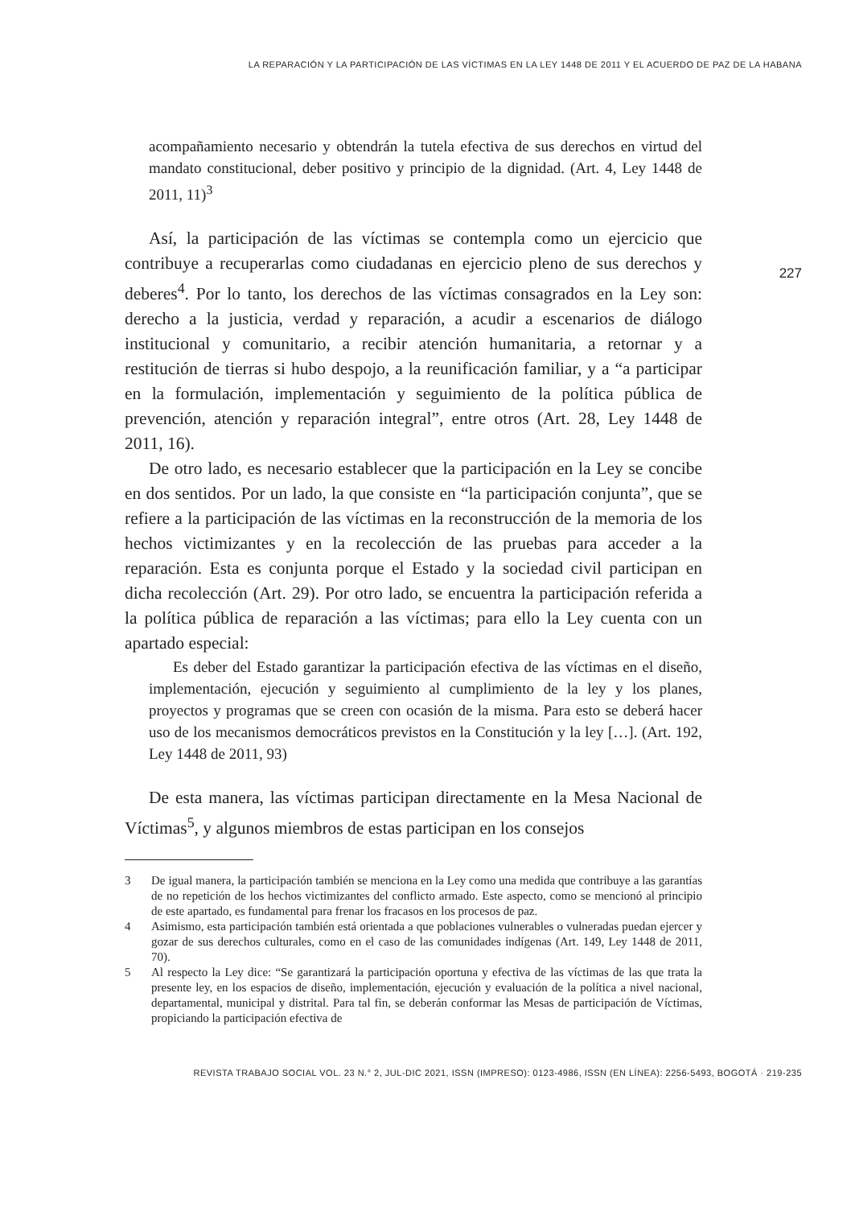LA REPARACIÓN Y LA PARTICIPACIÓN DE LAS VÍCTIMAS EN LA LEY 1448 DE 2011 Y EL ACUERDO DE PAZ DE LA HABANA
acompañamiento necesario y obtendrán la tutela efectiva de sus derechos en virtud del mandato constitucional, deber positivo y principio de la dignidad. (Art. 4, Ley 1448 de 2011, 11)<sup>3</sup>
Así, la participación de las víctimas se contempla como un ejercicio que contribuye a recuperarlas como ciudadanas en ejercicio pleno de sus derechos y deberes<sup>4</sup>. Por lo tanto, los derechos de las víctimas consagrados en la Ley son: derecho a la justicia, verdad y reparación, a acudir a escenarios de diálogo institucional y comunitario, a recibir atención humanitaria, a retornar y a restitución de tierras si hubo despojo, a la reunificación familiar, y a “a participar en la formulación, implementación y seguimiento de la política pública de prevención, atención y reparación integral”, entre otros (Art. 28, Ley 1448 de 2011, 16).
De otro lado, es necesario establecer que la participación en la Ley se concibe en dos sentidos. Por un lado, la que consiste en “la participación conjunta”, que se refiere a la participación de las víctimas en la reconstrucción de la memoria de los hechos victimizantes y en la recolección de las pruebas para acceder a la reparación. Esta es conjunta porque el Estado y la sociedad civil participan en dicha recolección (Art. 29). Por otro lado, se encuentra la participación referida a la política pública de reparación a las víctimas; para ello la Ley cuenta con un apartado especial:
Es deber del Estado garantizar la participación efectiva de las víctimas en el diseño, implementación, ejecución y seguimiento al cumplimiento de la ley y los planes, proyectos y programas que se creen con ocasión de la misma. Para esto se deberá hacer uso de los mecanismos democráticos previstos en la Constitución y la ley […]. (Art. 192, Ley 1448 de 2011, 93)
De esta manera, las víctimas participan directamente en la Mesa Nacional de Víctimas<sup>5</sup>, y algunos miembros de estas participan en los consejos
3 De igual manera, la participación también se menciona en la Ley como una medida que contribuye a las garantías de no repetición de los hechos victimizantes del conflicto armado. Este aspecto, como se mencionó al principio de este apartado, es fundamental para frenar los fracasos en los procesos de paz.
4 Asimismo, esta participación también está orientada a que poblaciones vulnerables o vulneradas puedan ejercer y gozar de sus derechos culturales, como en el caso de las comunidades indígenas (Art. 149, Ley 1448 de 2011, 70).
5 Al respecto la Ley dice: “Se garantizará la participación oportuna y efectiva de las víctimas de las que trata la presente ley, en los espacios de diseño, implementación, ejecución y evaluación de la política a nivel nacional, departamental, municipal y distrital. Para tal fin, se deberán conformar las Mesas de participación de Víctimas, propiciando la participación efectiva de
227
REVISTA TRABAJO SOCIAL VOL. 23 N.° 2, JUL-DIC 2021, ISSN (IMPRESO): 0123-4986, ISSN (EN LÍNEA): 2256-5493, BOGOTÁ · 219-235